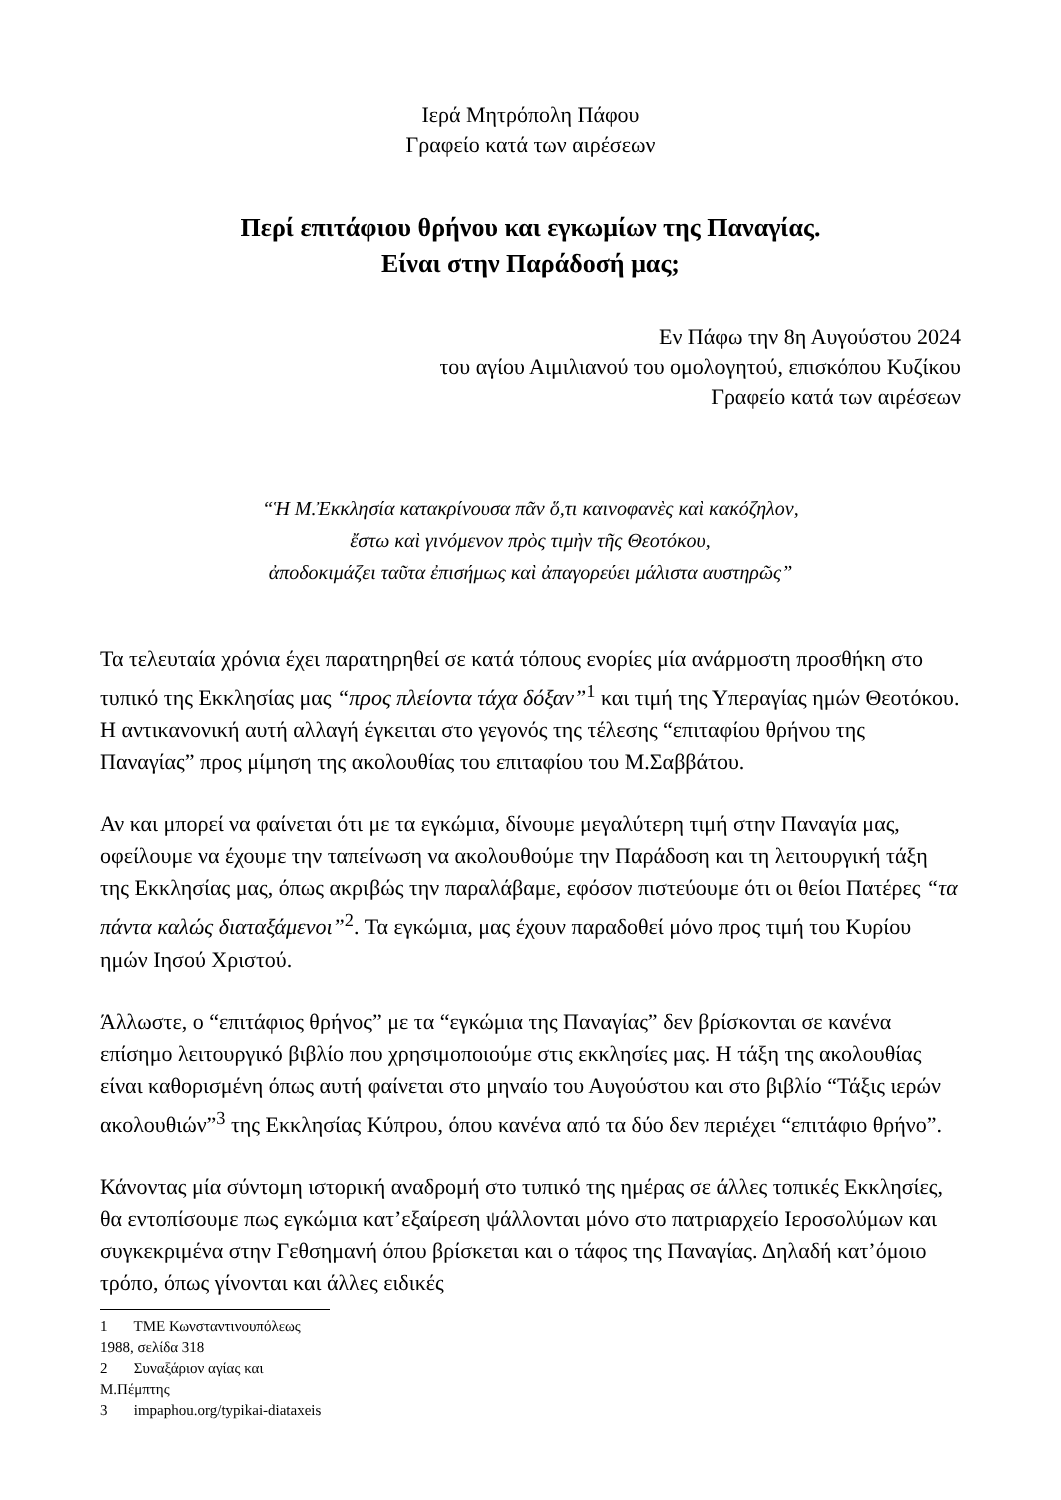Ιερά Μητρόπολη Πάφου
Γραφείο κατά των αιρέσεων
Περί επιτάφιου θρήνου και εγκωμίων της Παναγίας.
Είναι στην Παράδοσή μας;
Εν Πάφω την 8η Αυγούστου 2024
του αγίου Αιμιλιανού του ομολογητού, επισκόπου Κυζίκου
Γραφείο κατά των αιρέσεων
“Ἡ Μ.Ἐκκλησία κατακρίνουσα πᾶν ὅ,τι καινοφανὲς καὶ κακόζηλον,
ἔστω καὶ γινόμενον πρὸς τιμὴν τῆς Θεοτόκου,
ἀποδοκιμάζει ταῦτα ἐπισήμως καὶ ἀπαγορεύει μάλιστα αυστηρῶς”
Τα τελευταία χρόνια έχει παρατηρηθεί σε κατά τόπους ενορίες μία ανάρμοστη προσθήκη στο τυπικό της Εκκλησίας μας “προς πλείοντα τάχα δόξαν”<sup>1</sup> και τιμή της Υπεραγίας ημών Θεοτόκου. Η αντικανονική αυτή αλλαγή έγκειται στο γεγονός της τέλεσης “επιταφίου θρήνου της Παναγίας” προς μίμηση της ακολουθίας του επιταφίου του Μ.Σαββάτου.
Αν και μπορεί να φαίνεται ότι με τα εγκώμια, δίνουμε μεγαλύτερη τιμή στην Παναγία μας, οφείλουμε να έχουμε την ταπείνωση να ακολουθούμε την Παράδοση και τη λειτουργική τάξη της Εκκλησίας μας, όπως ακριβώς την παραλάβαμε, εφόσον πιστεύουμε ότι οι θείοι Πατέρες “τα πάντα καλώς διαταξάμενοι”<sup>2</sup>. Τα εγκώμια, μας έχουν παραδοθεί μόνο προς τιμή του Κυρίου ημών Ιησού Χριστού.
Άλλωστε, ο “επιτάφιος θρήνος” με τα “εγκώμια της Παναγίας” δεν βρίσκονται σε κανένα επίσημο λειτουργικό βιβλίο που χρησιμοποιούμε στις εκκλησίες μας. Η τάξη της ακολουθίας είναι καθορισμένη όπως αυτή φαίνεται στο μηναίο του Αυγούστου και στο βιβλίο “Τάξις ιερών ακολουθιών”<sup>3</sup> της Εκκλησίας Κύπρου, όπου κανένα από τα δύο δεν περιέχει “επιτάφιο θρήνο”.
Κάνοντας μία σύντομη ιστορική αναδρομή στο τυπικό της ημέρας σε άλλες τοπικές Εκκλησίες, θα εντοπίσουμε πως εγκώμια κατ’εξαίρεση ψάλλονται μόνο στο πατριαρχείο Ιεροσολύμων και συγκεκριμένα στην Γεθσημανή όπου βρίσκεται και ο τάφος της Παναγίας. Δηλαδή κατ’όμοιο τρόπο, όπως γίνονται και άλλες ειδικές
1 ΤΜΕ Κωνσταντινουπόλεως 1988, σελίδα 318
2 Συναξάριον αγίας και Μ.Πέμπτης
3 impaphou.org/typikai-diataxeis